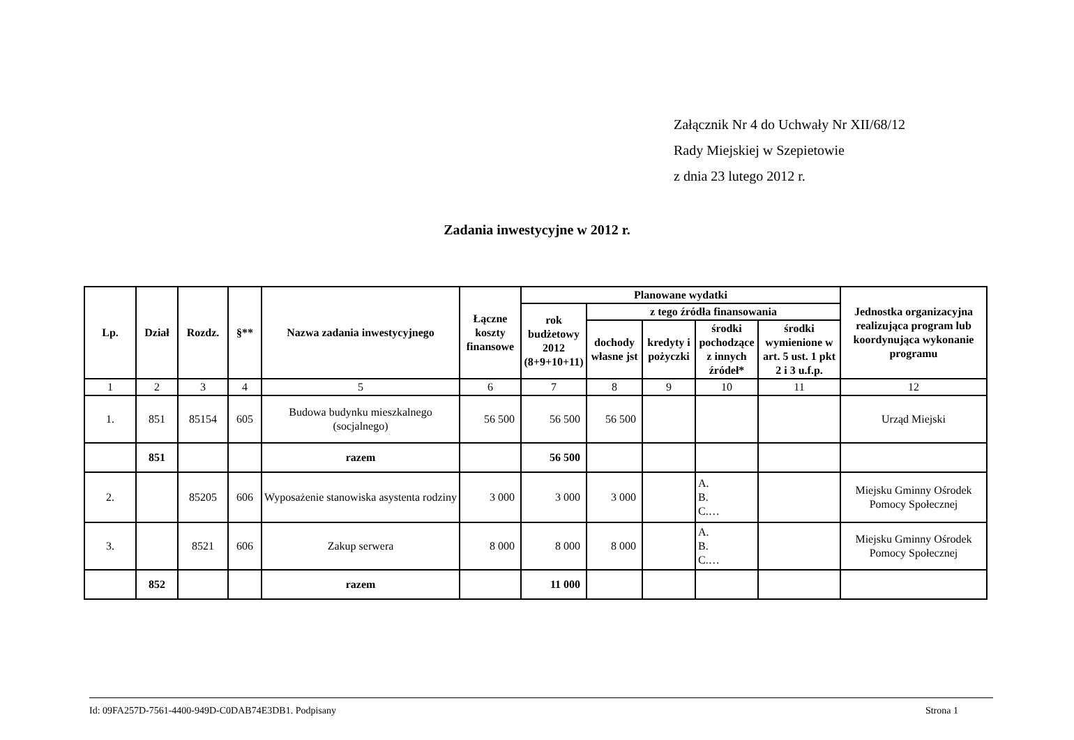Załącznik Nr 4 do Uchwały Nr XII/68/12
Rady Miejskiej w Szepietowie
z dnia 23 lutego 2012 r.
Zadania inwestycyjne w 2012 r.
| Lp. | Dział | Rozdz. | §** | Nazwa zadania inwestycyjnego | Łączne koszty finansowe | Planowane wydatki | | | | | Jednostka organizacyjna realizująca program lub koordynująca wykonanie programu |
| --- | --- | --- | --- | --- | --- | --- | --- | --- | --- | --- | --- |
| | | | | | | rok budżetowy 2012 (8+9+10+11) | z tego źródła finansowania | | | | |
| | | | | | | | dochody własne jst | kredyty i pożyczki | środki pochodzące z innych źródeł* | środki wymienione w art. 5 ust. 1 pkt 2 i 3 u.f.p. | |
| 1 | 2 | 3 | 4 | 5 | 6 | 7 | 8 | 9 | 10 | 11 | 12 |
| 1. | 851 | 85154 | 605 | Budowa budynku mieszkalnego (socjalnego) | 56 500 | 56 500 | 56 500 | | | | Urząd Miejski |
| | 851 | | | razem | | 56 500 | | | | | |
| 2. | | 85205 | 606 | Wyposażenie stanowiska asystenta rodziny | 3 000 | 3 000 | 3 000 | | A. B. C.… | | Miejsku Gminny Ośrodek Pomocy Społecznej |
| 3. | | 8521 | 606 | Zakup serwera | 8 000 | 8 000 | 8 000 | | A. B. C.… | | Miejsku Gminny Ośrodek Pomocy Społecznej |
| | 852 | | | razem | | 11 000 | | | | | |
Id: 09FA257D-7561-4400-949D-C0DAB74E3DB1. Podpisany Strona 1